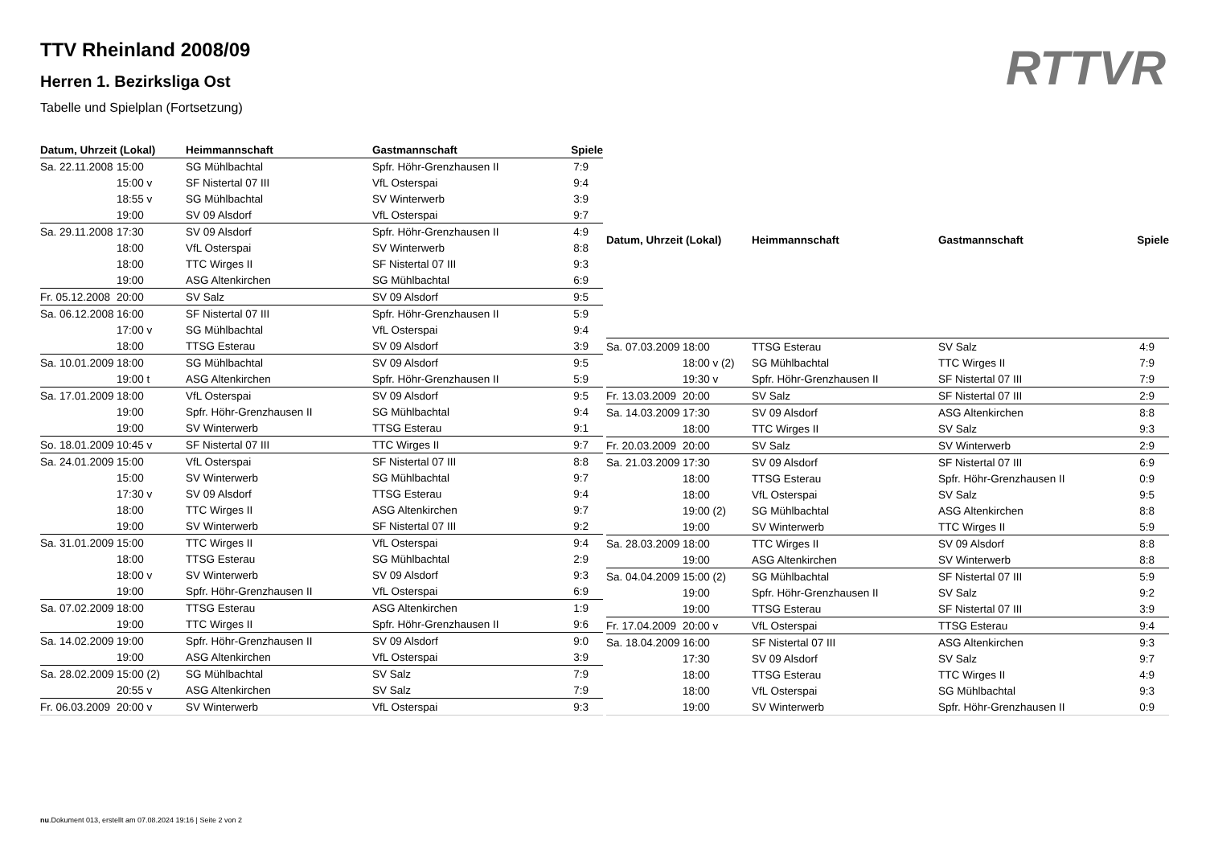TTV Rheinland 2008/09
Herren 1. Bezirksliga Ost
Tabelle und Spielplan (Fortsetzung)
RTTVR
| Datum, Uhrzeit (Lokal) | | Heimmannschaft | Gastmannschaft | Spiele |
| --- | --- | --- | --- | --- |
| Sa. 22.11.2008 | 15:00 | SG Mühlbachtal | Spfr. Höhr-Grenzhausen II | 7:9 |
| | 15:00 v | SF Nistertal 07 III | VfL Osterspai | 9:4 |
| | 18:55 v | SG Mühlbachtal | SV Winterwerb | 3:9 |
| | 19:00 | SV 09 Alsdorf | VfL Osterspai | 9:7 |
| Sa. 29.11.2008 | 17:30 | SV 09 Alsdorf | Spfr. Höhr-Grenzhausen II | 4:9 |
| | 18:00 | VfL Osterspai | SV Winterwerb | 8:8 |
| | 18:00 | TTC Wirges II | SF Nistertal 07 III | 9:3 |
| | 19:00 | ASG Altenkirchen | SG Mühlbachtal | 6:9 |
| Fr. 05.12.2008 | 20:00 | SV Salz | SV 09 Alsdorf | 9:5 |
| Sa. 06.12.2008 | 16:00 | SF Nistertal 07 III | Spfr. Höhr-Grenzhausen II | 5:9 |
| | 17:00 v | SG Mühlbachtal | VfL Osterspai | 9:4 |
| | 18:00 | TTSG Esterau | SV 09 Alsdorf | 3:9 |
| Sa. 10.01.2009 | 18:00 | SG Mühlbachtal | SV 09 Alsdorf | 9:5 |
| | 19:00 t | ASG Altenkirchen | Spfr. Höhr-Grenzhausen II | 5:9 |
| Sa. 17.01.2009 | 18:00 | VfL Osterspai | SV 09 Alsdorf | 9:5 |
| | 19:00 | Spfr. Höhr-Grenzhausen II | SG Mühlbachtal | 9:4 |
| | 19:00 | SV Winterwerb | TTSG Esterau | 9:1 |
| So. 18.01.2009 | 10:45 v | SF Nistertal 07 III | TTC Wirges II | 9:7 |
| Sa. 24.01.2009 | 15:00 | VfL Osterspai | SF Nistertal 07 III | 8:8 |
| | 15:00 | SV Winterwerb | SG Mühlbachtal | 9:7 |
| | 17:30 v | SV 09 Alsdorf | TTSG Esterau | 9:4 |
| | 18:00 | TTC Wirges II | ASG Altenkirchen | 9:7 |
| | 19:00 | SV Winterwerb | SF Nistertal 07 III | 9:2 |
| Sa. 31.01.2009 | 15:00 | TTC Wirges II | VfL Osterspai | 9:4 |
| | 18:00 | TTSG Esterau | SG Mühlbachtal | 2:9 |
| | 18:00 v | SV Winterwerb | SV 09 Alsdorf | 9:3 |
| | 19:00 | Spfr. Höhr-Grenzhausen II | VfL Osterspai | 6:9 |
| Sa. 07.02.2009 | 18:00 | TTSG Esterau | ASG Altenkirchen | 1:9 |
| | 19:00 | TTC Wirges II | Spfr. Höhr-Grenzhausen II | 9:6 |
| Sa. 14.02.2009 | 19:00 | Spfr. Höhr-Grenzhausen II | SV 09 Alsdorf | 9:0 |
| | 19:00 | ASG Altenkirchen | VfL Osterspai | 3:9 |
| Sa. 28.02.2009 | 15:00 (2) | SG Mühlbachtal | SV Salz | 7:9 |
| | 20:55 v | ASG Altenkirchen | SV Salz | 7:9 |
| Fr. 06.03.2009 | 20:00 v | SV Winterwerb | VfL Osterspai | 9:3 |
| Datum, Uhrzeit (Lokal) | | Heimmannschaft | Gastmannschaft | Spiele |
| --- | --- | --- | --- | --- |
| Sa. 07.03.2009 | 18:00 | TTSG Esterau | SV Salz | 4:9 |
| | 18:00 v (2) | SG Mühlbachtal | TTC Wirges II | 7:9 |
| | 19:30 v | Spfr. Höhr-Grenzhausen II | SF Nistertal 07 III | 7:9 |
| Fr. 13.03.2009 | 20:00 | SV Salz | SF Nistertal 07 III | 2:9 |
| Sa. 14.03.2009 | 17:30 | SV 09 Alsdorf | ASG Altenkirchen | 8:8 |
| | 18:00 | TTC Wirges II | SV Salz | 9:3 |
| Fr. 20.03.2009 | 20:00 | SV Salz | SV Winterwerb | 2:9 |
| Sa. 21.03.2009 | 17:30 | SV 09 Alsdorf | SF Nistertal 07 III | 6:9 |
| | 18:00 | TTSG Esterau | Spfr. Höhr-Grenzhausen II | 0:9 |
| | 18:00 | VfL Osterspai | SV Salz | 9:5 |
| | 19:00 (2) | SG Mühlbachtal | ASG Altenkirchen | 8:8 |
| | 19:00 | SV Winterwerb | TTC Wirges II | 5:9 |
| Sa. 28.03.2009 | 18:00 | TTC Wirges II | SV 09 Alsdorf | 8:8 |
| | 19:00 | ASG Altenkirchen | SV Winterwerb | 8:8 |
| Sa. 04.04.2009 | 15:00 (2) | SG Mühlbachtal | SF Nistertal 07 III | 5:9 |
| | 19:00 | Spfr. Höhr-Grenzhausen II | SV Salz | 9:2 |
| | 19:00 | TTSG Esterau | SF Nistertal 07 III | 3:9 |
| Fr. 17.04.2009 | 20:00 v | VfL Osterspai | TTSG Esterau | 9:4 |
| Sa. 18.04.2009 | 16:00 | SF Nistertal 07 III | ASG Altenkirchen | 9:3 |
| | 17:30 | SV 09 Alsdorf | SV Salz | 9:7 |
| | 18:00 | TTSG Esterau | TTC Wirges II | 4:9 |
| | 18:00 | VfL Osterspai | SG Mühlbachtal | 9:3 |
| | 19:00 | SV Winterwerb | Spfr. Höhr-Grenzhausen II | 0:9 |
nu.Dokument 013, erstellt am 07.08.2024 19:16 | Seite 2 von 2